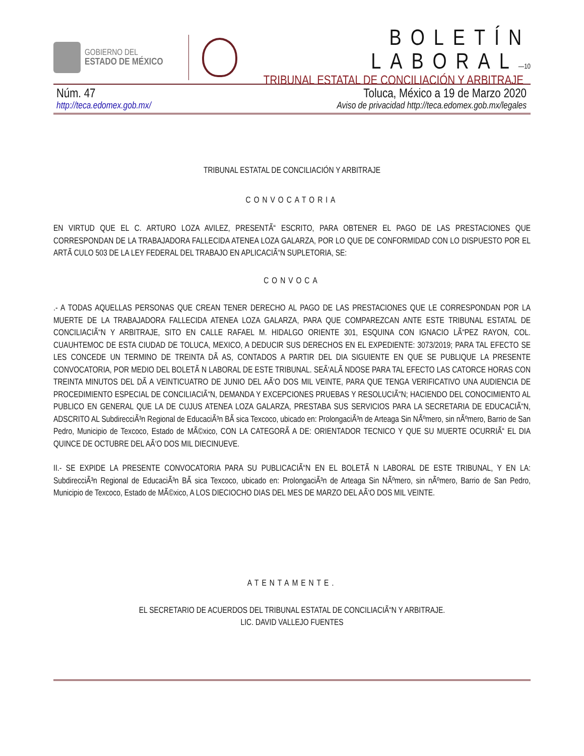GOBIERNO DEL
ESTADO DE MÉXICO
BOLETÍN LABORAL—10
TRIBUNAL ESTATAL DE CONCILIACIÓN Y ARBITRAJE
Núm. 47 Toluca, México a 19 de Marzo 2020
http://teca.edomex.gob.mx/ Aviso de privacidad http://teca.edomex.gob.mx/legales
TRIBUNAL ESTATAL DE CONCILIACIÓN Y ARBITRAJE
CONVOCATORIA
EN VIRTUD QUE EL C. ARTURO LOZA AVILEZ, PRESENTÃ“ ESCRITO, PARA OBTENER EL PAGO DE LAS PRESTACIONES QUE CORRESPONDAN DE LA TRABAJADORA FALLECIDA ATENEA LOZA GALARZA, POR LO QUE DE CONFORMIDAD CON LO DISPUESTO POR EL ARTÃ CULO 503 DE LA LEY FEDERAL DEL TRABAJO EN APLICACIÃ“N SUPLETORIA, SE:
CONVOCA
.- A TODAS AQUELLAS PERSONAS QUE CREAN TENER DERECHO AL PAGO DE LAS PRESTACIONES QUE LE CORRESPONDAN POR LA MUERTE DE LA TRABAJADORA FALLECIDA ATENEA LOZA GALARZA, PARA QUE COMPAREZCAN ANTE ESTE TRIBUNAL ESTATAL DE CONCILIACIÃ“N Y ARBITRAJE, SITO EN CALLE RAFAEL M. HIDALGO ORIENTE 301, ESQUINA CON IGNACIO LÃ“PEZ RAYON, COL. CUAUHTEMOC DE ESTA CIUDAD DE TOLUCA, MEXICO, A DEDUCIR SUS DERECHOS EN EL EXPEDIENTE: 3073/2019; PARA TAL EFECTO SE LES CONCEDE UN TERMINO DE TREINTA DÃ AS, CONTADOS A PARTIR DEL DIA SIGUIENTE EN QUE SE PUBLIQUE LA PRESENTE CONVOCATORIA, POR MEDIO DEL BOLETÃ N LABORAL DE ESTE TRIBUNAL. SEÃ‘ALÃ NDOSE PARA TAL EFECTO LAS CATORCE HORAS CON TREINTA MINUTOS DEL DÃ A VEINTICUATRO DE JUNIO DEL AÃ‘O DOS MIL VEINTE, PARA QUE TENGA VERIFICATIVO UNA AUDIENCIA DE PROCEDIMIENTO ESPECIAL DE CONCILIACIÃ“N, DEMANDA Y EXCEPCIONES PRUEBAS Y RESOLUCIÃ“N; HACIENDO DEL CONOCIMIENTO AL PUBLICO EN GENERAL QUE LA DE CUJUS ATENEA LOZA GALARZA, PRESTABA SUS SERVICIOS PARA LA SECRETARIA DE EDUCACIÃ“N, ADSCRITO AL SubdirecciÃ³n Regional de EducaciÃ³n BÃ sica Texcoco, ubicado en: ProlongaciÃ³n de Arteaga Sin NÃºmero, sin nÃºmero, Barrio de San Pedro, Municipio de Texcoco, Estado de MÃ©xico, CON LA CATEGORÃ A DE: ORIENTADOR TECNICO Y QUE SU MUERTE OCURRIÃ“ EL DIA QUINCE DE OCTUBRE DEL AÃ‘O DOS MIL DIECINUEVE.
II.- SE EXPIDE LA PRESENTE CONVOCATORIA PARA SU PUBLICACIÃ“N EN EL BOLETÃ N LABORAL DE ESTE TRIBUNAL, Y EN LA: SubdirecciÃ³n Regional de EducaciÃ³n BÃ sica Texcoco, ubicado en: ProlongaciÃ³n de Arteaga Sin NÃºmero, sin nÃºmero, Barrio de San Pedro, Municipio de Texcoco, Estado de MÃ©xico, A LOS DIECIOCHO DIAS DEL MES DE MARZO DEL AÃ‘O DOS MIL VEINTE.
ATENTAMENTE.
EL SECRETARIO DE ACUERDOS DEL TRIBUNAL ESTATAL DE CONCILIACIÃ“N Y ARBITRAJE.
LIC. DAVID VALLEJO FUENTES